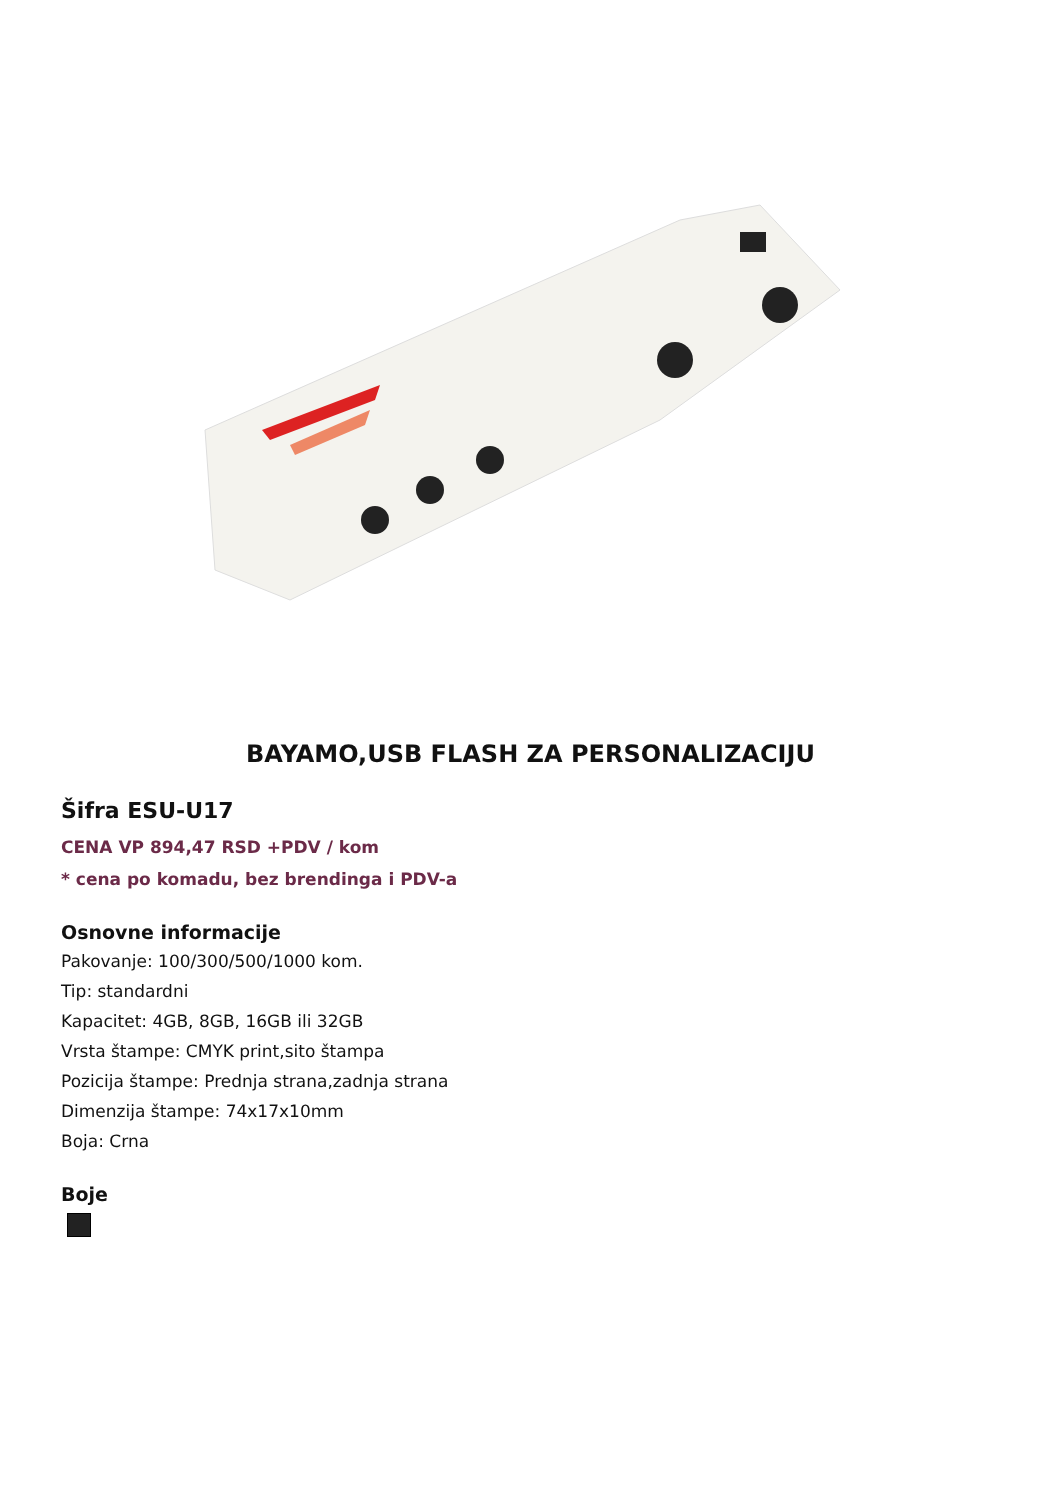BAYAMO,USB FLASH ZA PERSONALIZACIJU
Šifra ESU-U17
CENA VP 894,47 RSD +PDV / kom
* cena po komadu, bez brendinga i PDV-a
Osnovne informacije
Pakovanje: 100/300/500/1000 kom.
Tip: standardni
Kapacitet: 4GB, 8GB, 16GB ili 32GB
Vrsta štampe: CMYK print,sito štampa
Pozicija štampe: Prednja strana,zadnja strana
Dimenzija štampe: 74x17x10mm
Boja: Crna
Boje